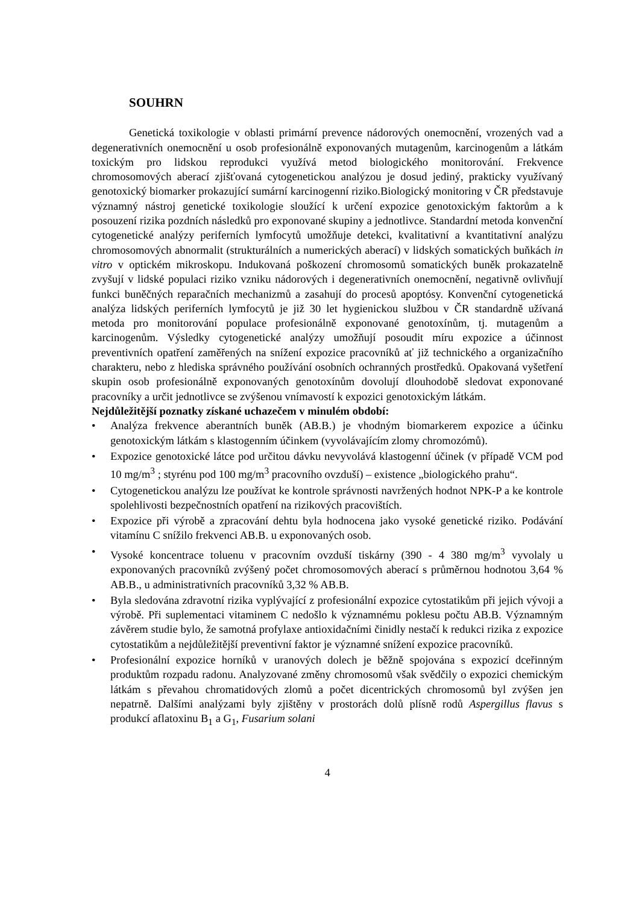SOUHRN
Genetická toxikologie v oblasti primární prevence nádorových onemocnění, vrozených vad a degenerativních onemocnění u osob profesionálně exponovaných mutagenům, karcinogenům a látkám toxickým pro lidskou reprodukci využívá metod biologického monitorování. Frekvence chromosomových aberací zjišťovaná cytogenetickou analýzou je dosud jediný, prakticky využívaný genotoxický biomarker prokazující sumární karcinogenní riziko.Biologický monitoring v ČR představuje významný nástroj genetické toxikologie sloužící k určení expozice genotoxickým faktorům a k posouzení rizika pozdních následků pro exponované skupiny a jednotlivce. Standardní metoda konvenční cytogenetické analýzy periferních lymfocytů umožňuje detekci, kvalitativní a kvantitativní analýzu chromosomových abnormalit (strukturálních a numerických aberací) v lidských somatických buňkách in vitro v optickém mikroskopu. Indukovaná poškození chromosomů somatických buněk prokazatelně zvyšují v lidské populaci riziko vzniku nádorových i degenerativních onemocnění, negativně ovlivňují funkci buněčných reparačních mechanizmů a zasahují do procesů apoptósy. Konvenční cytogenetická analýza lidských periferních lymfocytů je již 30 let hygienickou službou v ČR standardně užívaná metoda pro monitorování populace profesionálně exponované genotoxínům, tj. mutagenům a karcinogenům. Výsledky cytogenetické analýzy umožňují posoudit míru expozice a účinnost preventivních opatření zaměřených na snížení expozice pracovníků ať již technického a organizačního charakteru, nebo z hlediska správného používání osobních ochranných prostředků. Opakovaná vyšetření skupin osob profesionálně exponovaných genotoxínům dovolují dlouhodobě sledovat exponované pracovníky a určit jednotlivce se zvýšenou vnímavostí k expozici genotoxickým látkám.
Nejdůležitější poznatky získané uchazečem v minulém období:
• Analýza frekvence aberantních buněk (AB.B.) je vhodným biomarkerem expozice a účinku genotoxickým látkám s klastogenním účinkem (vyvolávajícím zlomy chromozómů).
• Expozice genotoxické látce pod určitou dávku nevyvolává klastogenní účinek (v případě VCM pod 10 mg/m<sup>3</sup> ; styrénu pod 100 mg/m<sup>3</sup> pracovního ovzduší) – existence „biologického prahu“.
• Cytogenetickou analýzu lze používat ke kontrole správnosti navržených hodnot NPK-P a ke kontrole spolehlivosti bezpečnostních opatření na rizikových pracovištích.
• Expozice při výrobě a zpracování dehtu byla hodnocena jako vysoké genetické riziko. Podávání vitamínu C snížilo frekvenci AB.B. u exponovaných osob.
• Vysoké koncentrace toluenu v pracovním ovzduší tiskárny (390 - 4 380 mg/m<sup>3</sup> vyvolaly u exponovaných pracovníků zvýšený počet chromosomových aberací s průměrnou hodnotou 3,64 % AB.B., u administrativních pracovníků 3,32 % AB.B.
• Byla sledována zdravotní rizika vyplývající z profesionální expozice cytostatikům při jejich vývoji a výrobě. Při suplementaci vitaminem C nedošlo k významnému poklesu počtu AB.B. Významným závěrem studie bylo, že samotná profylaxe antioxidačními činidly nestačí k redukci rizika z expozice cytostatikům a nejdůležitější preventivní faktor je významné snížení expozice pracovníků.
• Profesionální expozice horníků v uranových dolech je běžně spojována s expozicí dceřinným produktům rozpadu radonu. Analyzované změny chromosomů však svědčily o expozici chemickým látkám s převahou chromatidových zlomů a počet dicentrických chromosomů byl zvýšen jen nepatrně. Dalšími analýzami byly zjištěny v prostorách dolů plísně rodů Aspergillus flavus s produkcí aflatoxinu B<sub>1</sub> a G<sub>1</sub>, Fusarium solani
4